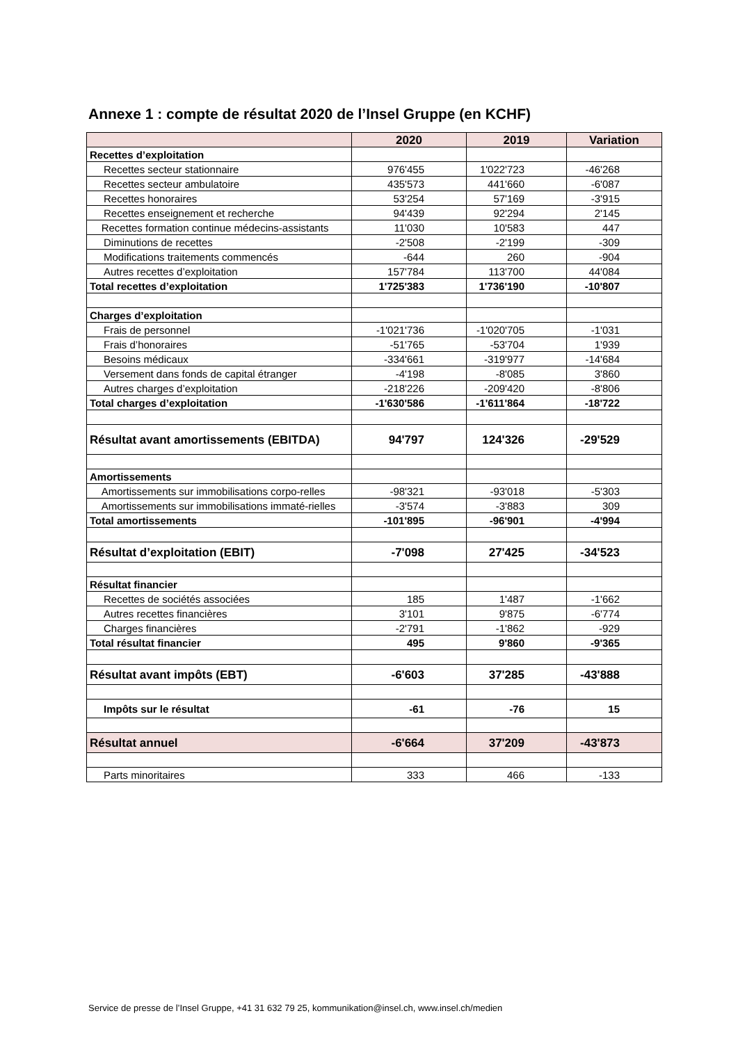Annexe 1 : compte de résultat 2020 de l’Insel Gruppe (en KCHF)
| | 2020 | 2019 | Variation |
| --- | --- | --- | --- |
| Recettes d’exploitation | | | |
| Recettes secteur stationnaire | 976'455 | 1'022'723 | -46'268 |
| Recettes secteur ambulatoire | 435'573 | 441'660 | -6'087 |
| Recettes honoraires | 53'254 | 57'169 | -3'915 |
| Recettes enseignement et recherche | 94'439 | 92'294 | 2'145 |
| Recettes formation continue médecins-assistants | 11'030 | 10'583 | 447 |
| Diminutions de recettes | -2'508 | -2'199 | -309 |
| Modifications traitements commencés | -644 | 260 | -904 |
| Autres recettes d’exploitation | 157'784 | 113'700 | 44'084 |
| Total recettes d’exploitation | 1'725'383 | 1'736'190 | -10'807 |
| Charges d’exploitation | | | |
| Frais de personnel | -1'021'736 | -1'020'705 | -1'031 |
| Frais d’honoraires | -51'765 | -53'704 | 1'939 |
| Besoins médicaux | -334'661 | -319'977 | -14'684 |
| Versement dans fonds de capital étranger | -4'198 | -8'085 | 3'860 |
| Autres charges d’exploitation | -218'226 | -209'420 | -8'806 |
| Total charges d’exploitation | -1'630'586 | -1'611'864 | -18'722 |
| Résultat avant amortissements (EBITDA) | 94'797 | 124'326 | -29'529 |
| Amortissements | | | |
| Amortissements sur immobilisations corpo-relles | -98'321 | -93'018 | -5'303 |
| Amortissements sur immobilisations immaté-rielles | -3'574 | -3'883 | 309 |
| Total amortissements | -101'895 | -96'901 | -4'994 |
| Résultat d’exploitation (EBIT) | -7'098 | 27'425 | -34'523 |
| Résultat financier | | | |
| Recettes de sociétés associées | 185 | 1'487 | -1'662 |
| Autres recettes financières | 3'101 | 9'875 | -6'774 |
| Charges financières | -2'791 | -1'862 | -929 |
| Total résultat financier | 495 | 9'860 | -9'365 |
| Résultat avant impôts (EBT) | -6'603 | 37'285 | -43'888 |
| Impôts sur le résultat | -61 | -76 | 15 |
| Résultat annuel | -6'664 | 37'209 | -43'873 |
| Parts minoritaires | 333 | 466 | -133 |
Service de presse de l’Insel Gruppe, +41 31 632 79 25, kommunikation@insel.ch, www.insel.ch/medien